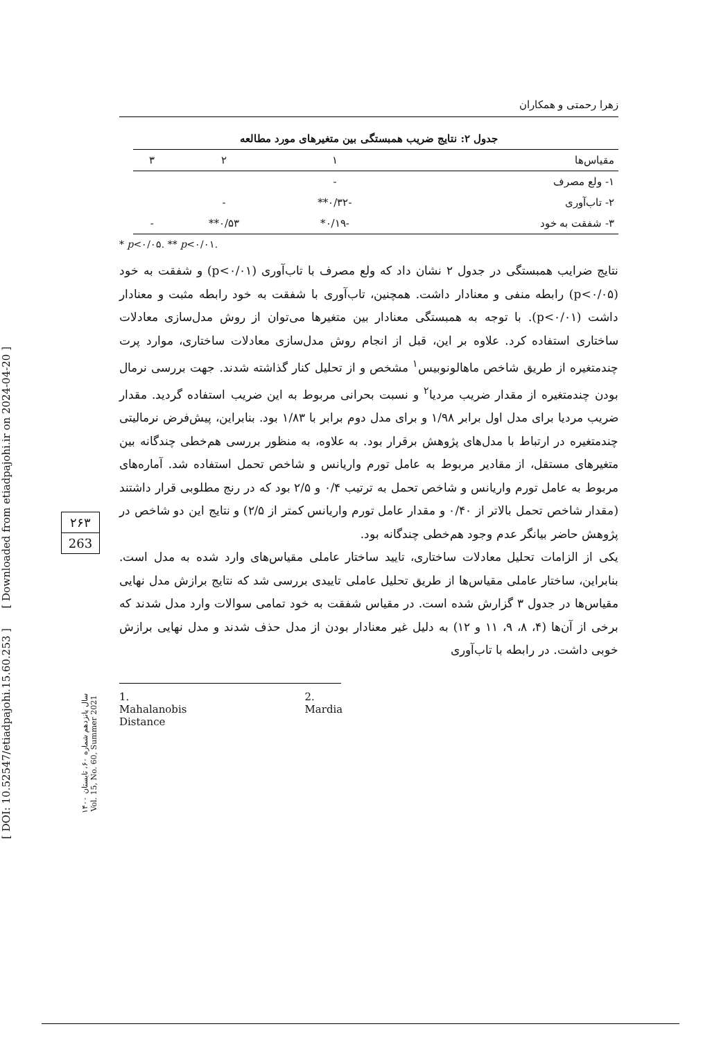[ DOI: 10.52547/etiadpajohi.15.60.253 ] [ Downloaded from etiadpajohi.ir on 2024-04-20 ]
۲۶۳
263
سال پانزدهم شماره ۶۰، تابستان ۱۴۰۰
Vol. 15, No. 60, Summer 2021
زهرا رحمتی و همکاران
جدول ۲: نتایج ضریب همبستگی بین متغیرهای مورد مطالعه
| مقیاس‌ها | ۱ | ۲ | ۳ |
| --- | --- | --- | --- |
| ۱- ولع مصرف | - | | |
| ۲- تاب‌آوری | -۰/۳۲** | - | |
| ۳- شفقت به خود | -۰/۱۹* | ۰/۵۳** | - |
* p<۰/۰۵. ** p<۰/۰۱.
نتایج ضرایب همبستگی در جدول ۲ نشان داد که ولع مصرف با تاب‌آوری (p<۰/۰۱) و شفقت به خود (p<۰/۰۵) رابطه منفی و معنادار داشت. همچنین، تاب‌آوری با شفقت به خود رابطه مثبت و معنادار داشت (p<۰/۰۱). با توجه به همبستگی معنادار بین متغیرها می‌توان از روش مدل‌سازی معادلات ساختاری استفاده کرد. علاوه بر این، قبل از انجام روش مدل‌سازی معادلات ساختاری، موارد پرت چندمتغیره از طریق شاخص ماهالونوبیس<sup>۱</sup> مشخص و از تحلیل کنار گذاشته شدند. جهت بررسی نرمال بودن چندمتغیره از مقدار ضریب مردیا<sup>۲</sup> و نسبت بحرانی مربوط به این ضریب استفاده گردید. مقدار ضریب مردیا برای مدل اول برابر ۱/۹۸ و برای مدل دوم برابر با ۱/۸۳ بود. بنابراین، پیش‌فرض نرمالیتی چندمتغیره در ارتباط با مدل‌های پژوهش برقرار بود. به علاوه، به منظور بررسی هم‌خطی چندگانه بین متغیرهای مستقل، از مقادیر مربوط به عامل تورم واریانس و شاخص تحمل استفاده شد. آماره‌های مربوط به عامل تورم واریانس و شاخص تحمل به ترتیب ۰/۴ و ۲/۵ بود که در رنج مطلوبی قرار داشتند (مقدار شاخص تحمل بالاتر از ۰/۴۰ و مقدار عامل تورم واریانس کمتر از ۲/۵) و نتایج این دو شاخص در پژوهش حاضر بیانگر عدم وجود هم‌خطی چندگانه بود.
یکی از الزامات تحلیل معادلات ساختاری، تایید ساختار عاملی مقیاس‌های وارد شده به مدل است. بنابراین، ساختار عاملی مقیاس‌ها از طریق تحلیل عاملی تاییدی بررسی شد که نتایج برازش مدل نهایی مقیاس‌ها در جدول ۳ گزارش شده است. در مقیاس شفقت به خود تمامی سوالات وارد مدل شدند که برخی از آن‌ها (۴، ۸، ۹، ۱۱ و ۱۲) به دلیل غیر معنادار بودن از مدل حذف شدند و مدل نهایی برازش خوبی داشت. در رابطه با تاب‌آوری
1. Mahalanobis Distance 2. Mardia